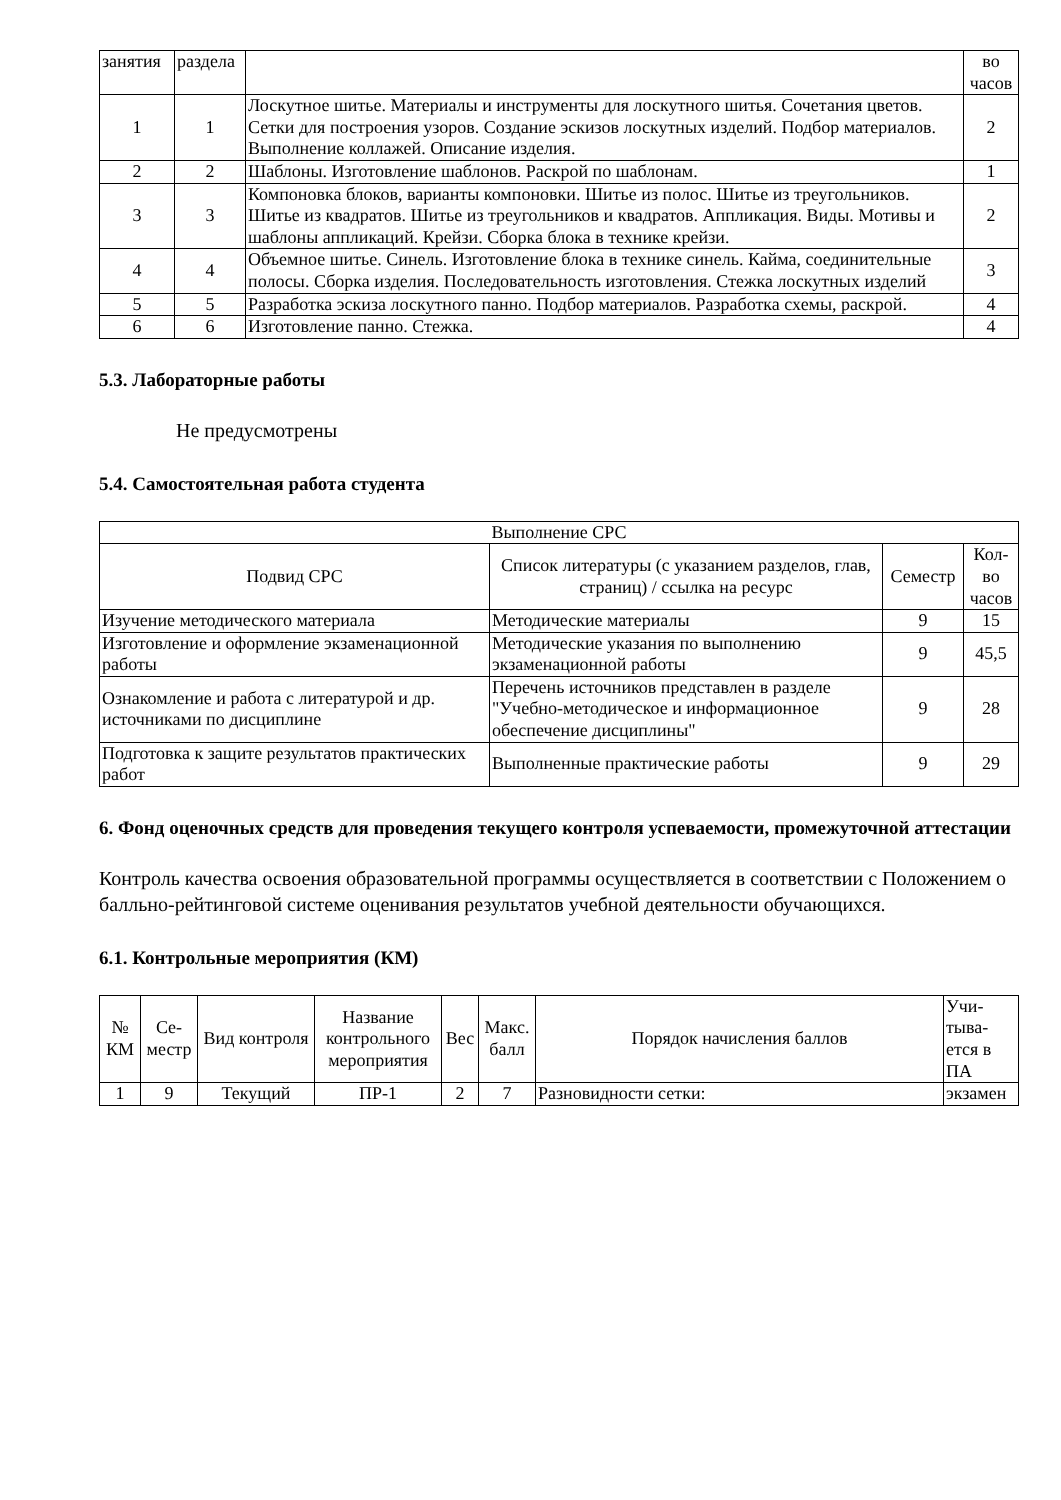| занятия | раздела | | во часов |
| 1 | 1 | Лоскутное шитье. Материалы и инструменты для лоскутного шитья. Сочетания цветов. Сетки для построения узоров. Создание эскизов лоскутных изделий. Подбор материалов. Выполнение коллажей. Описание изделия. | 2 |
| 2 | 2 | Шаблоны. Изготовление шаблонов. Раскрой по шаблонам. | 1 |
| 3 | 3 | Компоновка блоков, варианты компоновки. Шитье из полос. Шитье из треугольников. Шитье из квадратов. Шитье из треугольников и квадратов. Аппликация. Виды. Мотивы и шаблоны аппликаций. Крейзи. Сборка блока в технике крейзи. | 2 |
| 4 | 4 | Объемное шитье. Синель. Изготовление блока в технике синель. Кайма, соединительные полосы. Сборка изделия. Последовательность изготовления. Стежка лоскутных изделий | 3 |
| 5 | 5 | Разработка эскиза лоскутного панно. Подбор материалов. Разработка схемы, раскрой. | 4 |
| 6 | 6 | Изготовление панно. Стежка. | 4 |
5.3. Лабораторные работы
Не предусмотрены
5.4. Самостоятельная работа студента
| Выполнение СРС | | | |
| Подвид СРС | Список литературы (с указанием разделов, глав, страниц) / ссылка на ресурс | Семестр | Кол-во часов |
| Изучение методического материала | Методические материалы | 9 | 15 |
| Изготовление и оформление экзаменационной работы | Методические указания по выполнению экзаменационной работы | 9 | 45,5 |
| Ознакомление и работа с литературой и др. источниками по дисциплине | Перечень источников представлен в разделе "Учебно-методическое и информационное обеспечение дисциплины" | 9 | 28 |
| Подготовка к защите результатов практических работ | Выполненные практические работы | 9 | 29 |
6. Фонд оценочных средств для проведения текущего контроля успеваемости, промежуточной аттестации
Контроль качества освоения образовательной программы осуществляется в соответствии с Положением о балльно-рейтинговой системе оценивания результатов учебной деятельности обучающихся.
6.1. Контрольные мероприятия (КМ)
| № КМ | Се-местр | Вид контроля | Название контрольного мероприятия | Вес | Макс. балл | Порядок начисления баллов | Учи-тыва-ется в ПА |
| 1 | 9 | Текущий | ПР-1 | 2 | 7 | Разновидности сетки: | экзамен |